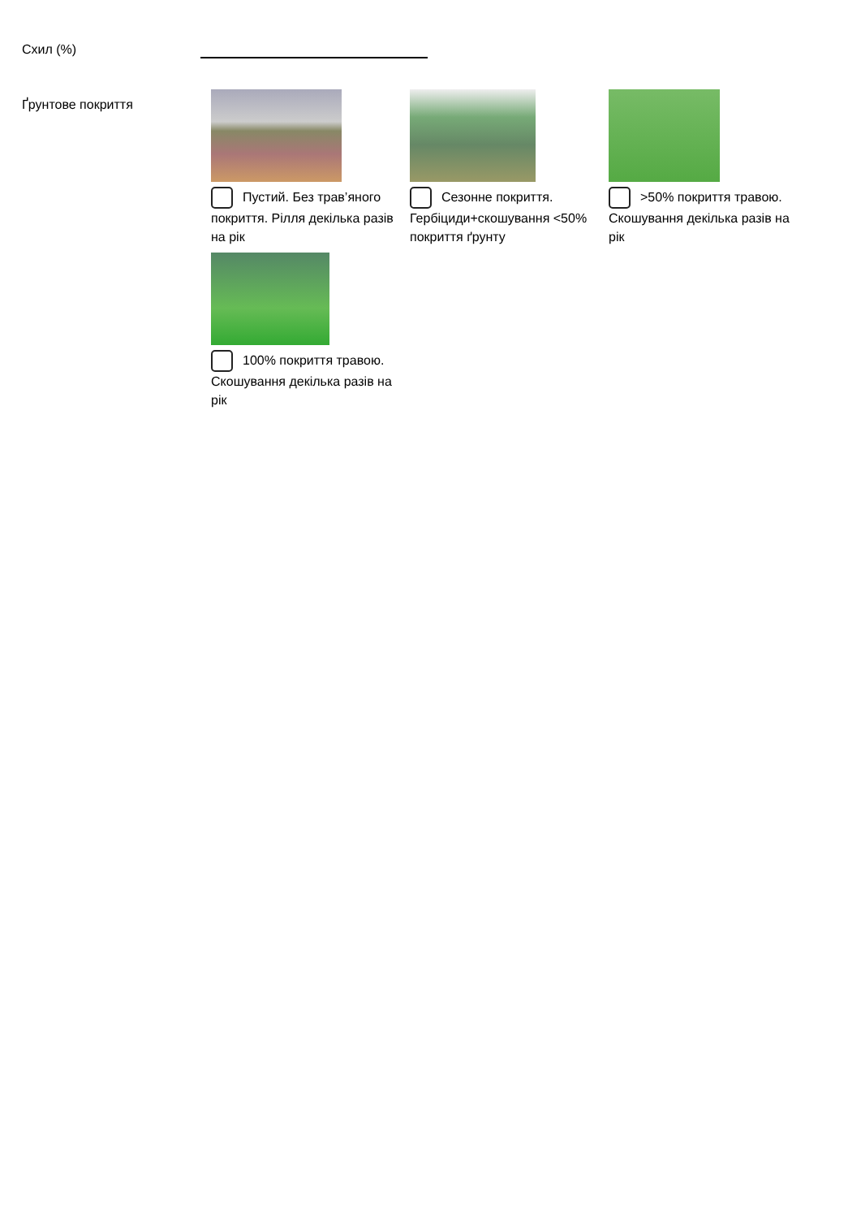Схил (%)
Ґрунтове покриття
Пустий. Без трав’яного покриття. Рілля декілька разів на рік
Сезонне покриття. Гербіциди+скошування <50% покриття ґрунту
>50% покриття травою.
Скошування декілька разів на рік
100% покриття травою.
Скошування декілька разів на рік